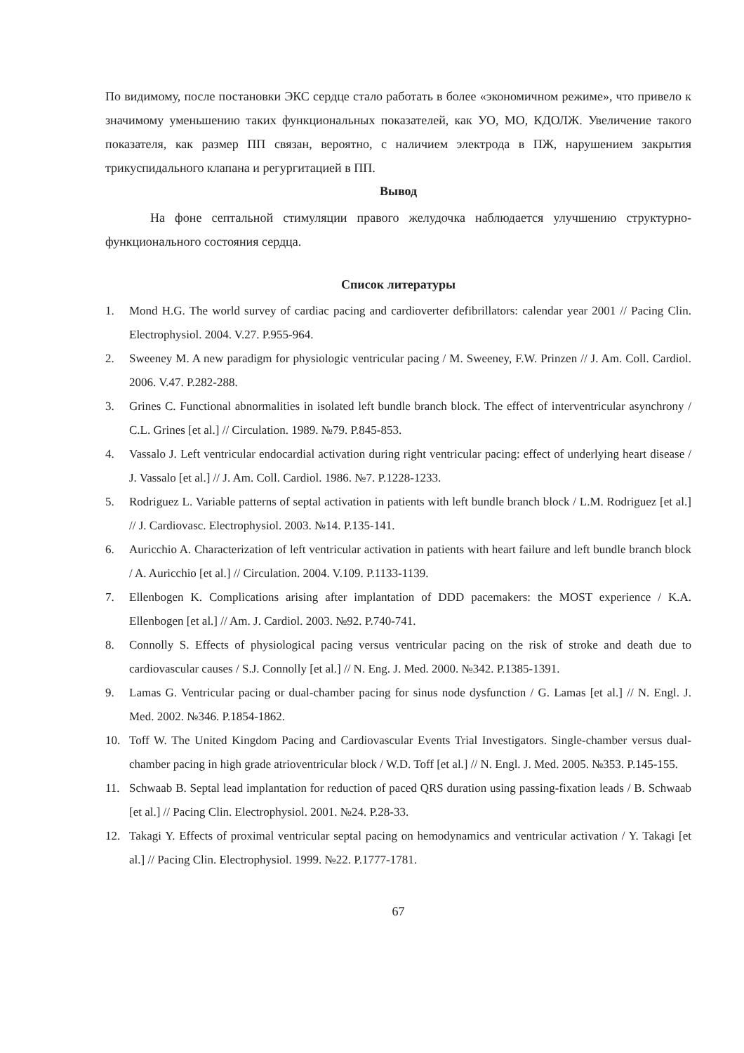По видимому, после постановки ЭКС сердце стало работать в более «экономичном режиме», что привело к значимому уменьшению таких функциональных показателей, как УО, МО, КДОЛЖ. Увеличение такого показателя, как размер ПП связан, вероятно, с наличием электрода в ПЖ, нарушением закрытия трикуспидального клапана и регургитацией в ПП.
Вывод
На фоне септальной стимуляции правого желудочка наблюдается улучшению структурно-функционального состояния сердца.
Список литературы
1. Mond H.G. The world survey of cardiac pacing and cardioverter defibrillators: calendar year 2001 // Pacing Clin. Electrophysiol. 2004. V.27. P.955-964.
2. Sweeney M. A new paradigm for physiologic ventricular pacing / M. Sweeney, F.W. Prinzen // J. Am. Coll. Cardiol. 2006. V.47. P.282-288.
3. Grines C. Functional abnormalities in isolated left bundle branch block. The effect of interventricular asynchrony / C.L. Grines [et al.] // Circulation. 1989. №79. P.845-853.
4. Vassalo J. Left ventricular endocardial activation during right ventricular pacing: effect of underlying heart disease / J. Vassalo [et al.] // J. Am. Coll. Cardiol. 1986. №7. P.1228-1233.
5. Rodriguez L. Variable patterns of septal activation in patients with left bundle branch block / L.M. Rodriguez [et al.] // J. Cardiovasc. Electrophysiol. 2003. №14. P.135-141.
6. Auricchio A. Characterization of left ventricular activation in patients with heart failure and left bundle branch block / A. Auricchio [et al.] // Circulation. 2004. V.109. P.1133-1139.
7. Ellenbogen K. Complications arising after implantation of DDD pacemakers: the MOST experience / K.A. Ellenbogen [et al.] // Am. J. Cardiol. 2003. №92. P.740-741.
8. Connolly S. Effects of physiological pacing versus ventricular pacing on the risk of stroke and death due to cardiovascular causes / S.J. Connolly [et al.] // N. Eng. J. Med. 2000. №342. P.1385-1391.
9. Lamas G. Ventricular pacing or dual-chamber pacing for sinus node dysfunction / G. Lamas [et al.] // N. Engl. J. Med. 2002. №346. P.1854-1862.
10. Toff W. The United Kingdom Pacing and Cardiovascular Events Trial Investigators. Single-chamber versus dual-chamber pacing in high grade atrioventricular block / W.D. Toff [et al.] // N. Engl. J. Med. 2005. №353. P.145-155.
11. Schwaab B. Septal lead implantation for reduction of paced QRS duration using passing-fixation leads / B. Schwaab [et al.] // Pacing Clin. Electrophysiol. 2001. №24. P.28-33.
12. Takagi Y. Effects of proximal ventricular septal pacing on hemodynamics and ventricular activation / Y. Takagi [et al.] // Pacing Clin. Electrophysiol. 1999. №22. P.1777-1781.
67